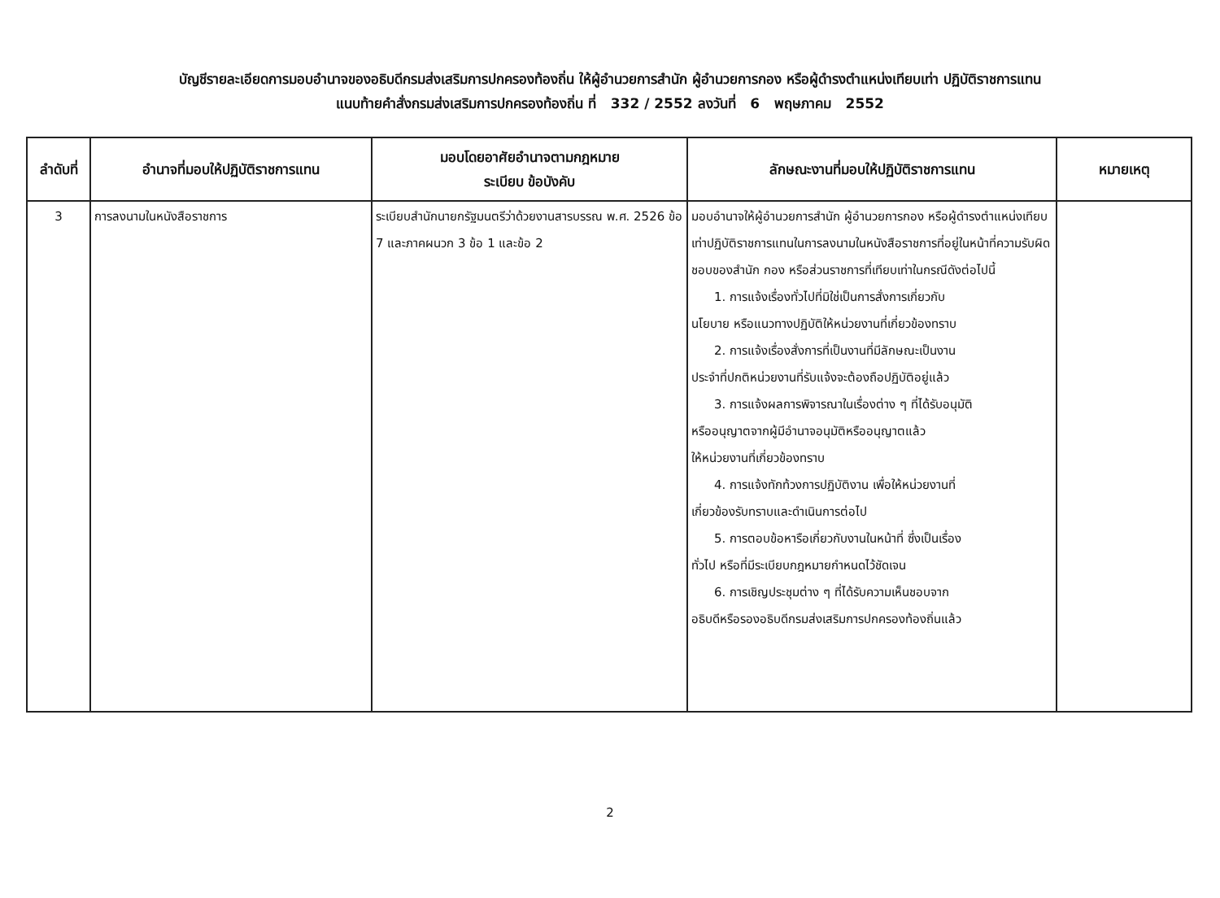บัญชีรายละเอียดการมอบอำนาจของอธิบดีกรมส่งเสริมการปกครองท้องถิ่น ให้ผู้อำนวยการสำนัก ผู้อำนวยการกอง หรือผู้ดำรงตำแหน่งเทียบเท่า ปฏิบัติราชการแทน
แนบท้ายคำสั่งกรมส่งเสริมการปกครองท้องถิ่น ที่ 332 / 2552 ลงวันที่ 6 พฤษภาคม 2552
| ลำดับที่ | อำนาจที่มอบให้ปฏิบัติราชการแทน | มอบโดยอาศัยอำนาจตามกฎหมาย ระเบียบ ข้อบังคับ | ลักษณะงานที่มอบให้ปฏิบัติราชการแทน | หมายเหตุ |
| --- | --- | --- | --- | --- |
| 3 | การลงนามในหนังสือราชการ | ระเบียบสำนักนายกรัฐมนตรีว่าด้วยงานสารบรรณ พ.ศ. 2526 ข้อ 7 และภาคผนวก 3 ข้อ 1 และข้อ 2 | มอบอำนาจให้ผู้อำนวยการสำนัก ผู้อำนวยการกอง หรือผู้ดำรงตำแหน่งเทียบเท่าปฏิบัติราชการแทนในการลงนามในหนังสือราชการที่อยู่ในหน้าที่ความรับผิดชอบของสำนัก กอง หรือส่วนราชการที่เทียบเท่าในกรณีดังต่อไปนี้ 1. การแจ้งเรื่องทั่วไปที่มิใช่เป็นการสั่งการเกี่ยวกับ นโยบาย หรือแนวทางปฏิบัติให้หน่วยงานที่เกี่ยวข้องทราบ 2. การแจ้งเรื่องสั่งการที่เป็นงานที่มีลักษณะเป็นงาน ประจำที่ปกติหน่วยงานที่รับแจ้งจะต้องถือปฏิบัติอยู่แล้ว 3. การแจ้งผลการพิจารณาในเรื่องต่าง ๆ ที่ได้รับอนุมัติ หรืออนุญาตจากผู้มีอำนาจอนุมัติหรืออนุญาตแล้ว ให้หน่วยงานที่เกี่ยวข้องทราบ 4. การแจ้งทักท้วงการปฏิบัติงาน เพื่อให้หน่วยงานที่ เกี่ยวข้องรับทราบและดำเนินการต่อไป 5. การตอบข้อหารือเกี่ยวกับงานในหน้าที่ ซึ่งเป็นเรื่อง ทั่วไป หรือที่มีระเบียบกฎหมายกำหนดไว้ชัดเจน 6. การเชิญประชุมต่าง ๆ ที่ได้รับความเห็นชอบจาก อธิบดีหรือรองอธิบดีกรมส่งเสริมการปกครองท้องถิ่นแล้ว | |
2